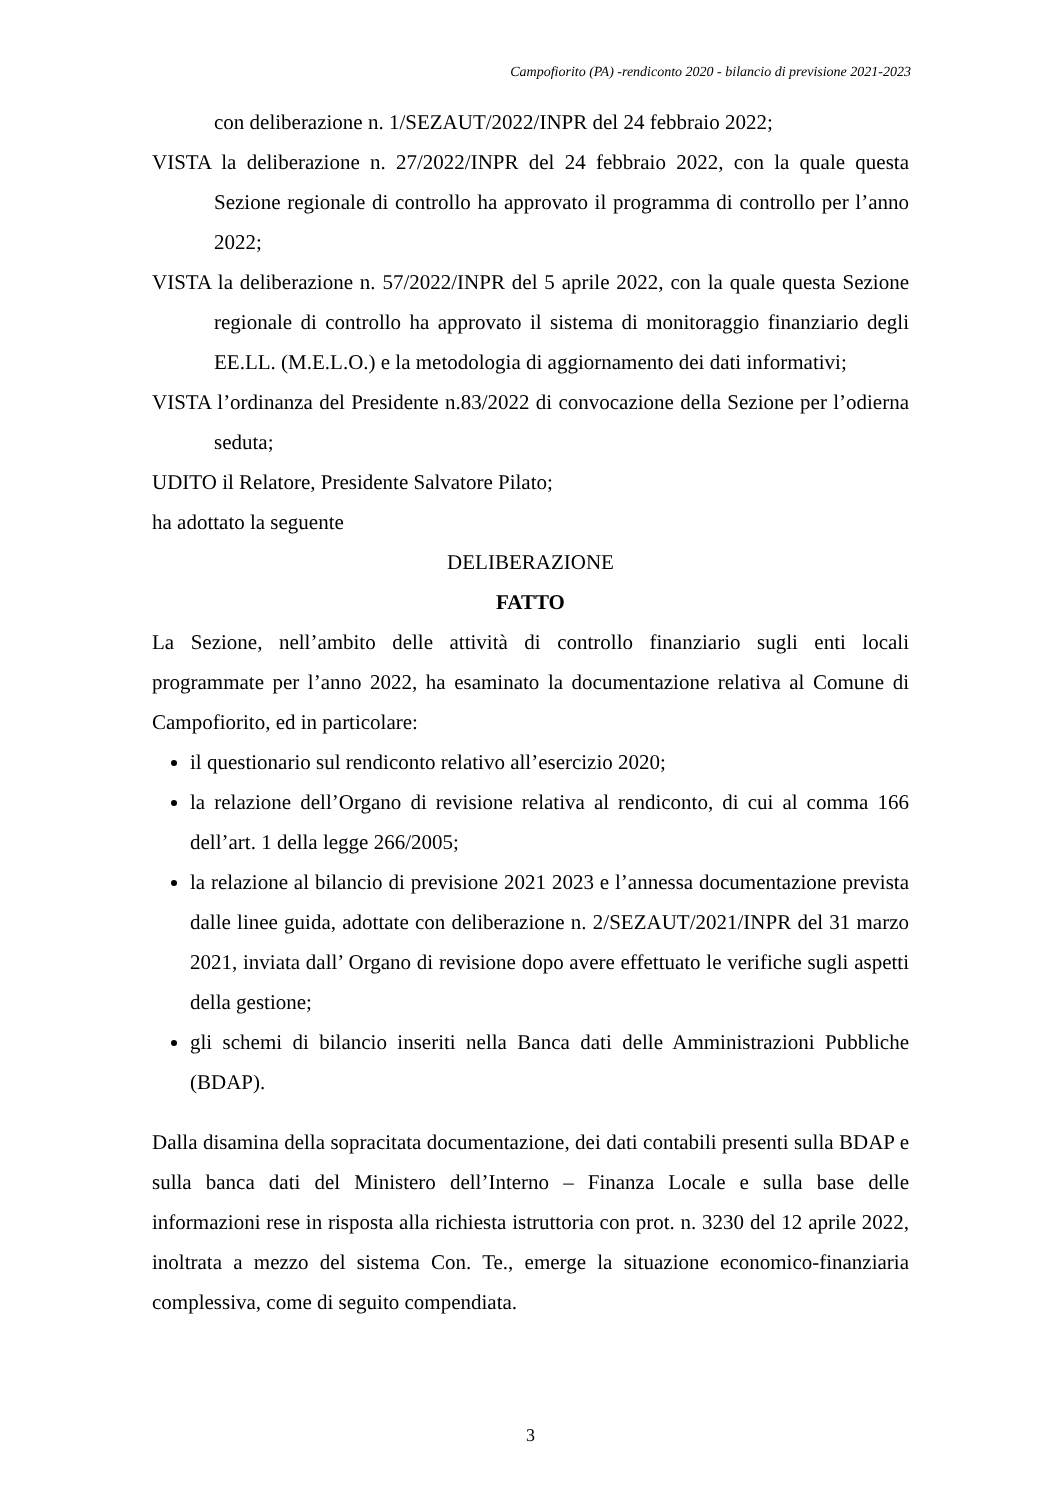Campofiorito (PA) -rendiconto 2020 - bilancio di previsione 2021-2023
con deliberazione n. 1/SEZAUT/2022/INPR del 24 febbraio 2022;
VISTA la deliberazione n. 27/2022/INPR del 24 febbraio 2022, con la quale questa Sezione regionale di controllo ha approvato il programma di controllo per l’anno 2022;
VISTA la deliberazione n. 57/2022/INPR del 5 aprile 2022, con la quale questa Sezione regionale di controllo ha approvato il sistema di monitoraggio finanziario degli EE.LL. (M.E.L.O.) e la metodologia di aggiornamento dei dati informativi;
VISTA l’ordinanza del Presidente n.83/2022 di convocazione della Sezione per l’odierna seduta;
UDITO il Relatore, Presidente Salvatore Pilato;
ha adottato la seguente
DELIBERAZIONE
FATTO
La Sezione, nell’ambito delle attività di controllo finanziario sugli enti locali programmate per l’anno 2022, ha esaminato la documentazione relativa al Comune di Campofiorito, ed in particolare:
il questionario sul rendiconto relativo all’esercizio 2020;
la relazione dell’Organo di revisione relativa al rendiconto, di cui al comma 166 dell’art. 1 della legge 266/2005;
la relazione al bilancio di previsione 2021 2023 e l’annessa documentazione prevista dalle linee guida, adottate con deliberazione n. 2/SEZAUT/2021/INPR del 31 marzo 2021, inviata dall’ Organo di revisione dopo avere effettuato le verifiche sugli aspetti della gestione;
gli schemi di bilancio inseriti nella Banca dati delle Amministrazioni Pubbliche (BDAP).
Dalla disamina della sopracitata documentazione, dei dati contabili presenti sulla BDAP e sulla banca dati del Ministero dell’Interno – Finanza Locale e sulla base delle informazioni rese in risposta alla richiesta istruttoria con prot. n. 3230 del 12 aprile 2022, inoltrata a mezzo del sistema Con. Te., emerge la situazione economico-finanziaria complessiva, come di seguito compendiata.
3